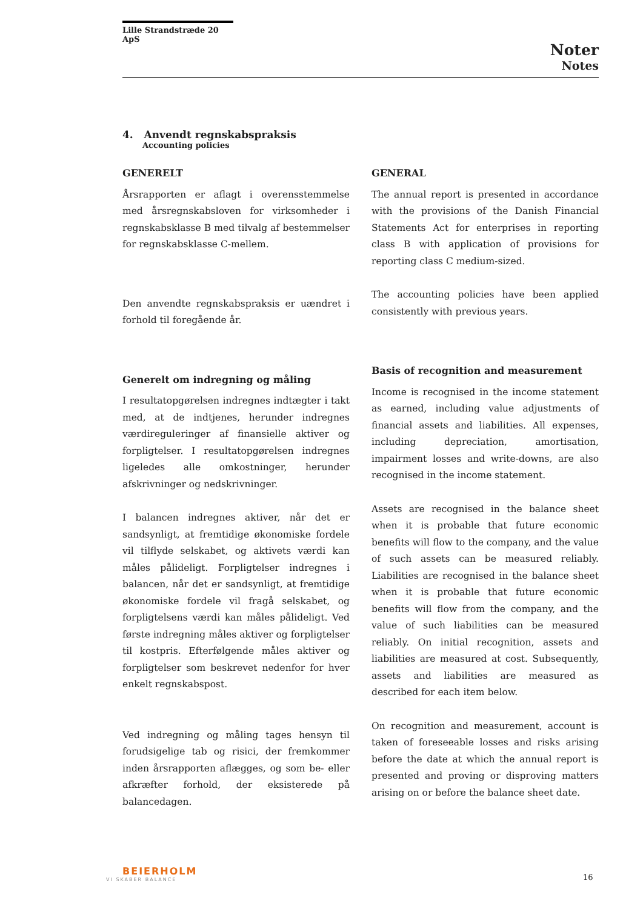Lille Strandstræde 20 ApS
Noter
Notes
4. Anvendt regnskabspraksis
Accounting policies
GENERELT
Årsrapporten er aflagt i overensstemmelse med årsregnskabsloven for virksomheder i regnskabsklasse B med tilvalg af bestemmelser for regnskabsklasse C-mellem.
Den anvendte regnskabspraksis er uændret i forhold til foregående år.
Generelt om indregning og måling
I resultatopgørelsen indregnes indtægter i takt med, at de indtjenes, herunder indregnes værdireguleringer af finansielle aktiver og forpligtelser. I resultatopgørelsen indregnes ligeledes alle omkostninger, herunder afskrivninger og nedskrivninger.
I balancen indregnes aktiver, når det er sandsynligt, at fremtidige økonomiske fordele vil tilflyde selskabet, og aktivets værdi kan måles pålideligt. Forpligtelser indregnes i balancen, når det er sandsynligt, at fremtidige økonomiske fordele vil fragå selskabet, og forpligtelsens værdi kan måles pålideligt. Ved første indregning måles aktiver og forpligtelser til kostpris. Efterfølgende måles aktiver og forpligtelser som beskrevet nedenfor for hver enkelt regnskabspost.
Ved indregning og måling tages hensyn til forudsigelige tab og risici, der fremkommer inden årsrapporten aflægges, og som be- eller afkræfter forhold, der eksisterede på balancedagen.
GENERAL
The annual report is presented in accordance with the provisions of the Danish Financial Statements Act for enterprises in reporting class B with application of provisions for reporting class C medium-sized.
The accounting policies have been applied consistently with previous years.
Basis of recognition and measurement
Income is recognised in the income statement as earned, including value adjustments of financial assets and liabilities. All expenses, including depreciation, amortisation, impairment losses and write-downs, are also recognised in the income statement.
Assets are recognised in the balance sheet when it is probable that future economic benefits will flow to the company, and the value of such assets can be measured reliably. Liabilities are recognised in the balance sheet when it is probable that future economic benefits will flow from the company, and the value of such liabilities can be measured reliably. On initial recognition, assets and liabilities are measured at cost. Subsequently, assets and liabilities are measured as described for each item below.
On recognition and measurement, account is taken of foreseeable losses and risks arising before the date at which the annual report is presented and proving or disproving matters arising on or before the balance sheet date.
BEIERHOLM
VI SKABER BALANCE
16